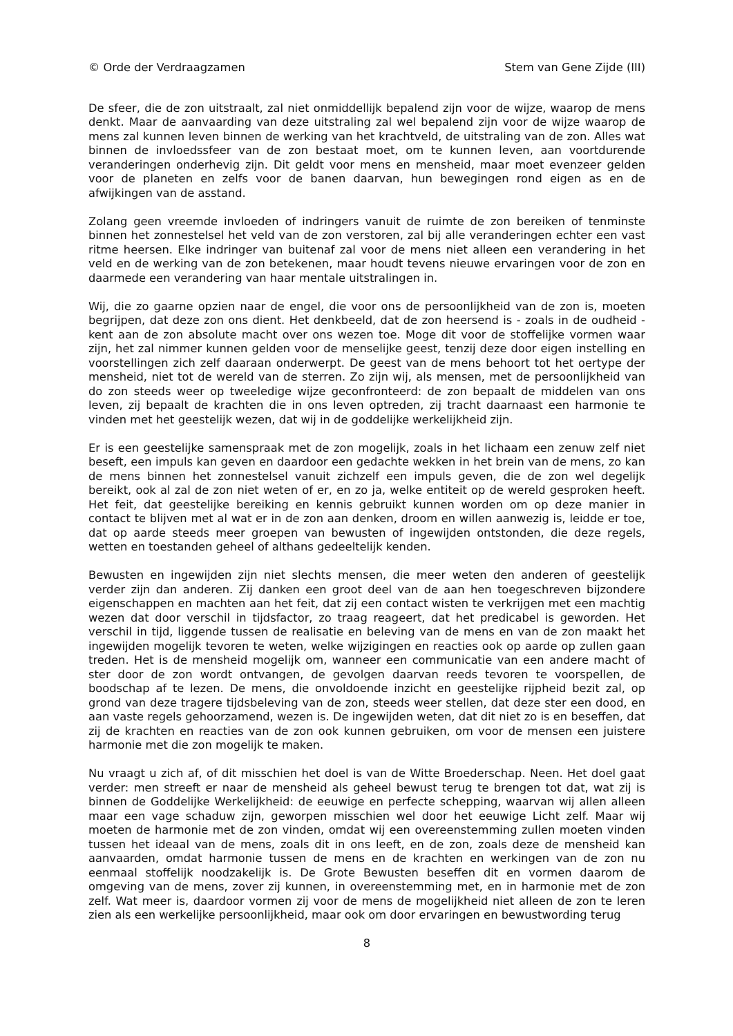© Orde der Verdraagzamen Stem van Gene Zijde (III)
De sfeer, die de zon uitstraalt, zal niet onmiddellijk bepalend zijn voor de wijze, waarop de mens denkt. Maar de aanvaarding van deze uitstraling zal wel bepalend zijn voor de wijze waarop de mens zal kunnen leven binnen de werking van het krachtveld, de uitstraling van de zon. Alles wat binnen de invloedssfeer van de zon bestaat moet, om te kunnen leven, aan voortdurende veranderingen onderhevig zijn. Dit geldt voor mens en mensheid, maar moet evenzeer gelden voor de planeten en zelfs voor de banen daarvan, hun bewegingen rond eigen as en de afwijkingen van de asstand.
Zolang geen vreemde invloeden of indringers vanuit de ruimte de zon bereiken of tenminste binnen het zonnestelsel het veld van de zon verstoren, zal bij alle veranderingen echter een vast ritme heersen. Elke indringer van buitenaf zal voor de mens niet alleen een verandering in het veld en de werking van de zon betekenen, maar houdt tevens nieuwe ervaringen voor de zon en daarmede een verandering van haar mentale uitstralingen in.
Wij, die zo gaarne opzien naar de engel, die voor ons de persoonlijkheid van de zon is, moeten begrijpen, dat deze zon ons dient. Het denkbeeld, dat de zon heersend is - zoals in de oudheid - kent aan de zon absolute macht over ons wezen toe. Moge dit voor de stoffelijke vormen waar zijn, het zal nimmer kunnen gelden voor de menselijke geest, tenzij deze door eigen instelling en voorstellingen zich zelf daaraan onderwerpt. De geest van de mens behoort tot het oertype der mensheid, niet tot de wereld van de sterren. Zo zijn wij, als mensen, met de persoonlijkheid van do zon steeds weer op tweeledige wijze geconfronteerd: de zon bepaalt de middelen van ons leven, zij bepaalt de krachten die in ons leven optreden, zij tracht daarnaast een harmonie te vinden met het geestelijk wezen, dat wij in de goddelijke werkelijkheid zijn.
Er is een geestelijke samenspraak met de zon mogelijk, zoals in het lichaam een zenuw zelf niet beseft, een impuls kan geven en daardoor een gedachte wekken in het brein van de mens, zo kan de mens binnen het zonnestelsel vanuit zichzelf een impuls geven, die de zon wel degelijk bereikt, ook al zal de zon niet weten of er, en zo ja, welke entiteit op de wereld gesproken heeft. Het feit, dat geestelijke bereiking en kennis gebruikt kunnen worden om op deze manier in contact te blijven met al wat er in de zon aan denken, droom en willen aanwezig is, leidde er toe, dat op aarde steeds meer groepen van bewusten of ingewijden ontstonden, die deze regels, wetten en toestanden geheel of althans gedeeltelijk kenden.
Bewusten en ingewijden zijn niet slechts mensen, die meer weten den anderen of geestelijk verder zijn dan anderen. Zij danken een groot deel van de aan hen toegeschreven bijzondere eigenschappen en machten aan het feit, dat zij een contact wisten te verkrijgen met een machtig wezen dat door verschil in tijdsfactor, zo traag reageert, dat het predicabel is geworden. Het verschil in tijd, liggende tussen de realisatie en beleving van de mens en van de zon maakt het ingewijden mogelijk tevoren te weten, welke wijzigingen en reacties ook op aarde op zullen gaan treden. Het is de mensheid mogelijk om, wanneer een communicatie van een andere macht of ster door de zon wordt ontvangen, de gevolgen daarvan reeds tevoren te voorspellen, de boodschap af te lezen. De mens, die onvoldoende inzicht en geestelijke rijpheid bezit zal, op grond van deze tragere tijdsbeleving van de zon, steeds weer stellen, dat deze ster een dood, en aan vaste regels gehoorzamend, wezen is. De ingewijden weten, dat dit niet zo is en beseffen, dat zij de krachten en reacties van de zon ook kunnen gebruiken, om voor de mensen een juistere harmonie met die zon mogelijk te maken.
Nu vraagt u zich af, of dit misschien het doel is van de Witte Broederschap. Neen. Het doel gaat verder: men streeft er naar de mensheid als geheel bewust terug te brengen tot dat, wat zij is binnen de Goddelijke Werkelijkheid: de eeuwige en perfecte schepping, waarvan wij allen alleen maar een vage schaduw zijn, geworpen misschien wel door het eeuwige Licht zelf. Maar wij moeten de harmonie met de zon vinden, omdat wij een overeenstemming zullen moeten vinden tussen het ideaal van de mens, zoals dit in ons leeft, en de zon, zoals deze de mensheid kan aanvaarden, omdat harmonie tussen de mens en de krachten en werkingen van de zon nu eenmaal stoffelijk noodzakelijk is. De Grote Bewusten beseffen dit en vormen daarom de omgeving van de mens, zover zij kunnen, in overeenstemming met, en in harmonie met de zon zelf. Wat meer is, daardoor vormen zij voor de mens de mogelijkheid niet alleen de zon te leren zien als een werkelijke persoonlijkheid, maar ook om door ervaringen en bewustwording terug
8